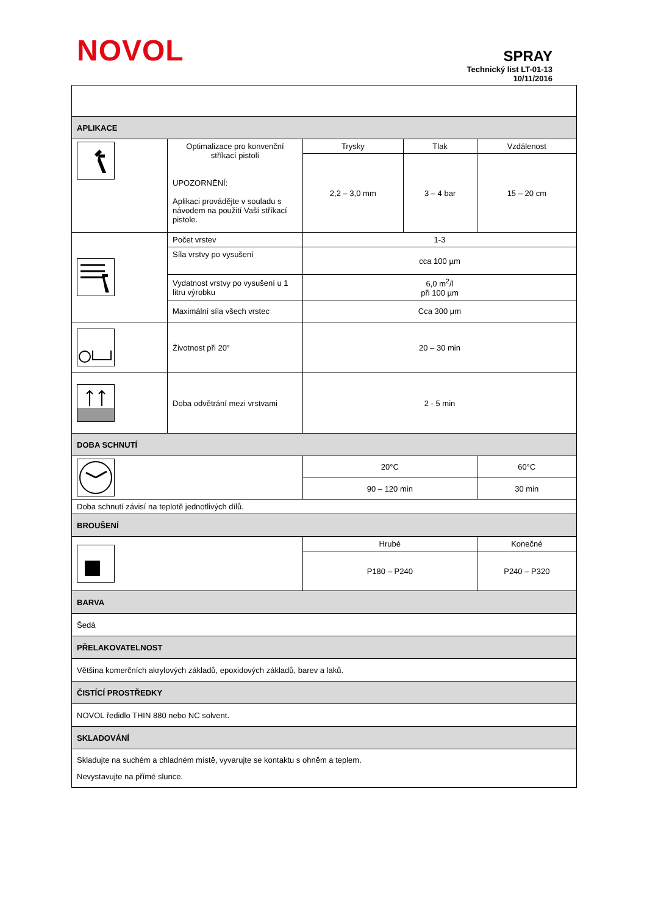NOVOL
SPRAY
Technický list LT-01-13
10/11/2016
| APLIKACE | | | | |
| | Optimalizace pro konvenční stříkací pistolí UPOZORNĚNÍ: Aplikaci provádějte v souladu s návodem na použití Vaší stříkací pistole. | Trysky | Tlak | Vzdálenost |
| | | 2,2 – 3,0 mm | 3 – 4 bar | 15 – 20 cm |
| | Počet vrstev | 1-3 | | |
| | Síla vrstvy po vysušení | cca 100 µm | | |
| | Vydatnost vrstvy po vysušení u 1 litru výrobku | 6,0 m<sup>2</sup>/l při 100 µm | | |
| | Maximální síla všech vrstec | Cca 300 µm | | |
| | Životnost při 20° | 20 – 30 min | | |
| | Doba odvětrání mezi vrstvami | 2 - 5 min | | |
| DOBA SCHNUTÍ | | | | |
| | | 20°C | | 60°C |
| | | 90 – 120 min | | 30 min |
| Doba schnutí závisí na teplotě jednotlivých dílů. | | | | |
| BROUŠENÍ | | | | |
| | | Hrubé | | Konečné |
| | | P180 – P240 | | P240 – P320 |
| BARVA | | | | |
| Šedá | | | | |
| PŘELAKOVATELNOST | | | | |
| Většina komerčních akrylových základů, epoxidových základů, barev a laků. | | | | |
| ČISTÍCÍ PROSTŘEDKY | | | | |
| NOVOL ředidlo THIN 880 nebo NC solvent. | | | | |
| SKLADOVÁNÍ | | | | |
| Skladujte na suchém a chladném místě, vyvarujte se kontaktu s ohněm a teplem. Nevystavujte na přímé slunce. | | | | |